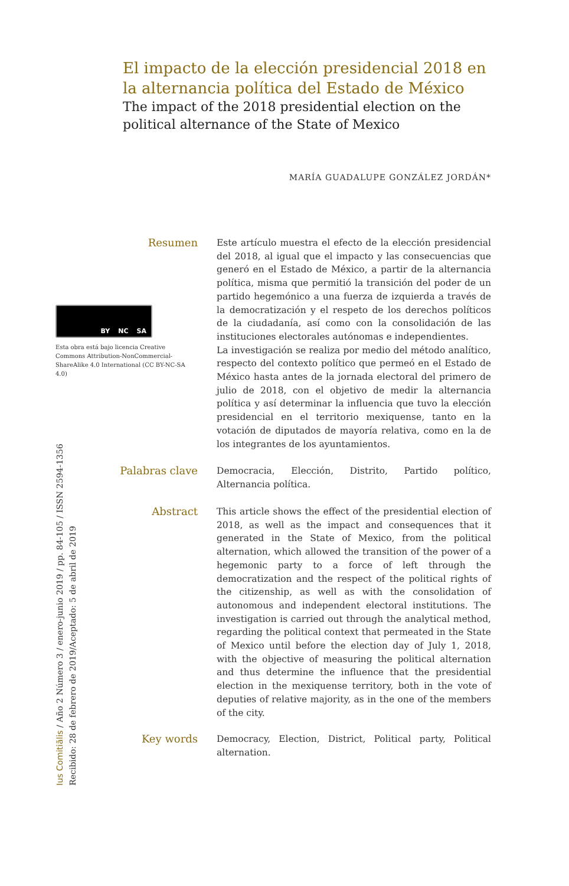El impacto de la elección presidencial 2018 en la alternancia política del Estado de México
The impact of the 2018 presidential election on the political alternance of the State of Mexico
MARÍA GUADALUPE GONZÁLEZ JORDÁN*
Resumen
Este artículo muestra el efecto de la elección presidencial del 2018, al igual que el impacto y las consecuencias que generó en el Estado de México, a partir de la alternancia política, misma que permitió la transición del poder de un partido hegemónico a una fuerza de izquierda a través de la democratización y el respeto de los derechos políticos de la ciudadanía, así como con la consolidación de las instituciones electorales autónomas e independientes.
La investigación se realiza por medio del método analítico, respecto del contexto político que permeó en el Estado de México hasta antes de la jornada electoral del primero de julio de 2018, con el objetivo de medir la alternancia política y así determinar la influencia que tuvo la elección presidencial en el territorio mexiquense, tanto en la votación de diputados de mayoría relativa, como en la de los integrantes de los ayuntamientos.
BY NC SA
Esta obra está bajo licencia Creative Commons Attribution-NonCommercial-ShareAlike 4.0 International (CC BY-NC-SA 4.0)
Palabras clave
Democracia, Elección, Distrito, Partido político, Alternancia política.
Abstract
This article shows the effect of the presidential election of 2018, as well as the impact and consequences that it generated in the State of Mexico, from the political alternation, which allowed the transition of the power of a hegemonic party to a force of left through the democratization and the respect of the political rights of the citizenship, as well as with the consolidation of autonomous and independent electoral institutions. The investigation is carried out through the analytical method, regarding the political context that permeated in the State of Mexico until before the election day of July 1, 2018, with the objective of measuring the political alternation and thus determine the influence that the presidential election in the mexiquense territory, both in the vote of deputies of relative majority, as in the one of the members of the city.
Key words
Democracy, Election, District, Political party, Political alternation.
Ius Comitiãlis / Año 2 Número 3 / enero-junio 2019 / pp. 84-105 / ISSN 2594-1356
Recibido: 28 de febrero de 2019/Aceptado: 5 de abril de 2019